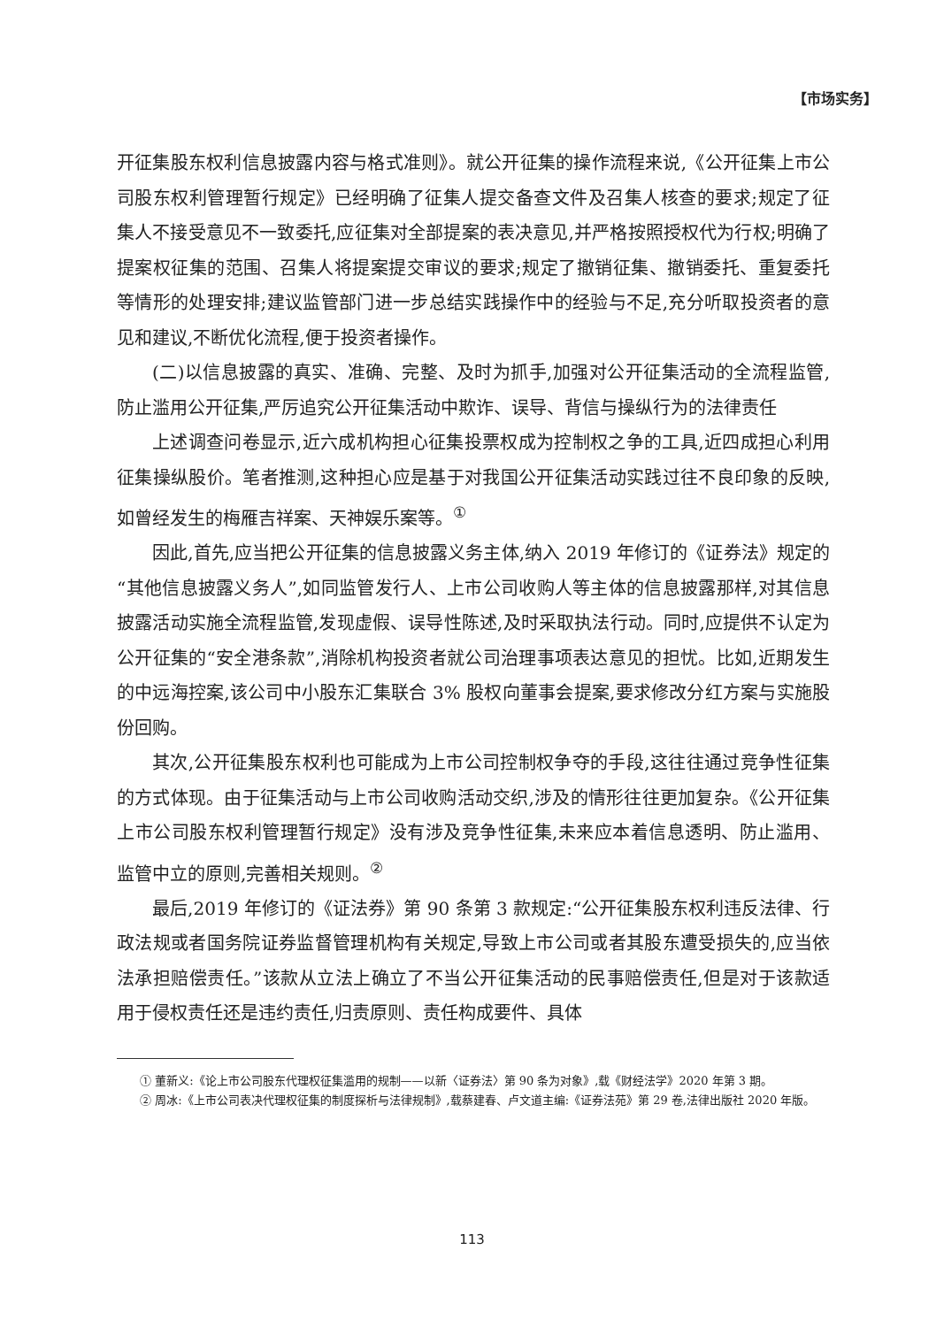【市场实务】
开征集股东权利信息披露内容与格式准则》。就公开征集的操作流程来说,《公开征集上市公司股东权利管理暂行规定》已经明确了征集人提交备查文件及召集人核查的要求;规定了征集人不接受意见不一致委托,应征集对全部提案的表决意见,并严格按照授权代为行权;明确了提案权征集的范围、召集人将提案提交审议的要求;规定了撤销征集、撤销委托、重复委托等情形的处理安排;建议监管部门进一步总结实践操作中的经验与不足,充分听取投资者的意见和建议,不断优化流程,便于投资者操作。
(二)以信息披露的真实、准确、完整、及时为抓手,加强对公开征集活动的全流程监管,防止滥用公开征集,严厉追究公开征集活动中欺诈、误导、背信与操纵行为的法律责任
上述调查问卷显示,近六成机构担心征集投票权成为控制权之争的工具,近四成担心利用征集操纵股价。笔者推测,这种担心应是基于对我国公开征集活动实践过往不良印象的反映,如曾经发生的梅雁吉祥案、天神娱乐案等。<sup>①</sup>
因此,首先,应当把公开征集的信息披露义务主体,纳入 2019 年修订的《证券法》规定的“其他信息披露义务人”,如同监管发行人、上市公司收购人等主体的信息披露那样,对其信息披露活动实施全流程监管,发现虚假、误导性陈述,及时采取执法行动。同时,应提供不认定为公开征集的“安全港条款”,消除机构投资者就公司治理事项表达意见的担忧。比如,近期发生的中远海控案,该公司中小股东汇集联合 3% 股权向董事会提案,要求修改分红方案与实施股份回购。
其次,公开征集股东权利也可能成为上市公司控制权争夺的手段,这往往通过竞争性征集的方式体现。由于征集活动与上市公司收购活动交织,涉及的情形往往更加复杂。《公开征集上市公司股东权利管理暂行规定》没有涉及竞争性征集,未来应本着信息透明、防止滥用、监管中立的原则,完善相关规则。<sup>②</sup>
最后,2019 年修订的《证法券》第 90 条第 3 款规定:“公开征集股东权利违反法律、行政法规或者国务院证券监督管理机构有关规定,导致上市公司或者其股东遭受损失的,应当依法承担赔偿责任。”该款从立法上确立了不当公开征集活动的民事赔偿责任,但是对于该款适用于侵权责任还是违约责任,归责原则、责任构成要件、具体
① 董新义:《论上市公司股东代理权征集滥用的规制——以新〈证券法〉第 90 条为对象》,载《财经法学》2020 年第 3 期。
② 周冰:《上市公司表决代理权征集的制度探析与法律规制》,载蔡建春、卢文道主编:《证券法苑》第 29 卷,法律出版社 2020 年版。
113